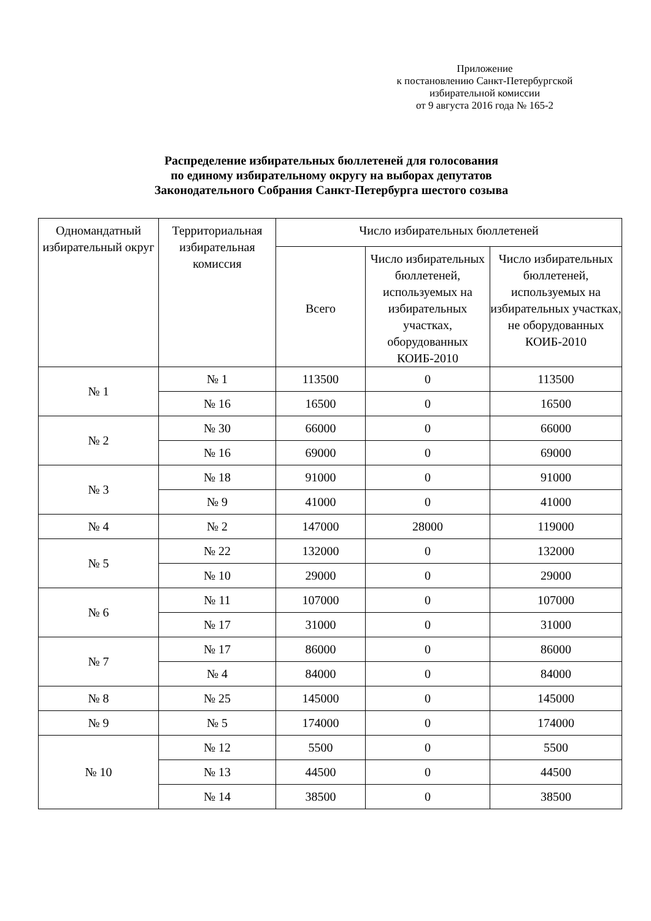Приложение
к постановлению Санкт-Петербургской
избирательной комиссии
от 9 августа 2016 года № 165-2
Распределение избирательных бюллетеней для голосования
по единому избирательному округу на выборах депутатов
Законодательного Собрания Санкт-Петербурга шестого созыва
| Одномандатный избирательный округ | Территориальная избирательная комиссия | Число избирательных бюллетеней | | |
| --- | --- | --- | --- | --- |
| | | Всего | Число избирательных бюллетеней, используемых на избирательных участках, оборудованных КОИБ-2010 | Число избирательных бюллетеней, используемых на избирательных участках, не оборудованных КОИБ-2010 |
| № 1 | № 1 | 113500 | 0 | 113500 |
| | № 16 | 16500 | 0 | 16500 |
| № 2 | № 30 | 66000 | 0 | 66000 |
| | № 16 | 69000 | 0 | 69000 |
| № 3 | № 18 | 91000 | 0 | 91000 |
| | № 9 | 41000 | 0 | 41000 |
| № 4 | № 2 | 147000 | 28000 | 119000 |
| № 5 | № 22 | 132000 | 0 | 132000 |
| | № 10 | 29000 | 0 | 29000 |
| № 6 | № 11 | 107000 | 0 | 107000 |
| | № 17 | 31000 | 0 | 31000 |
| № 7 | № 17 | 86000 | 0 | 86000 |
| | № 4 | 84000 | 0 | 84000 |
| № 8 | № 25 | 145000 | 0 | 145000 |
| № 9 | № 5 | 174000 | 0 | 174000 |
| № 10 | № 12 | 5500 | 0 | 5500 |
| | № 13 | 44500 | 0 | 44500 |
| | № 14 | 38500 | 0 | 38500 |